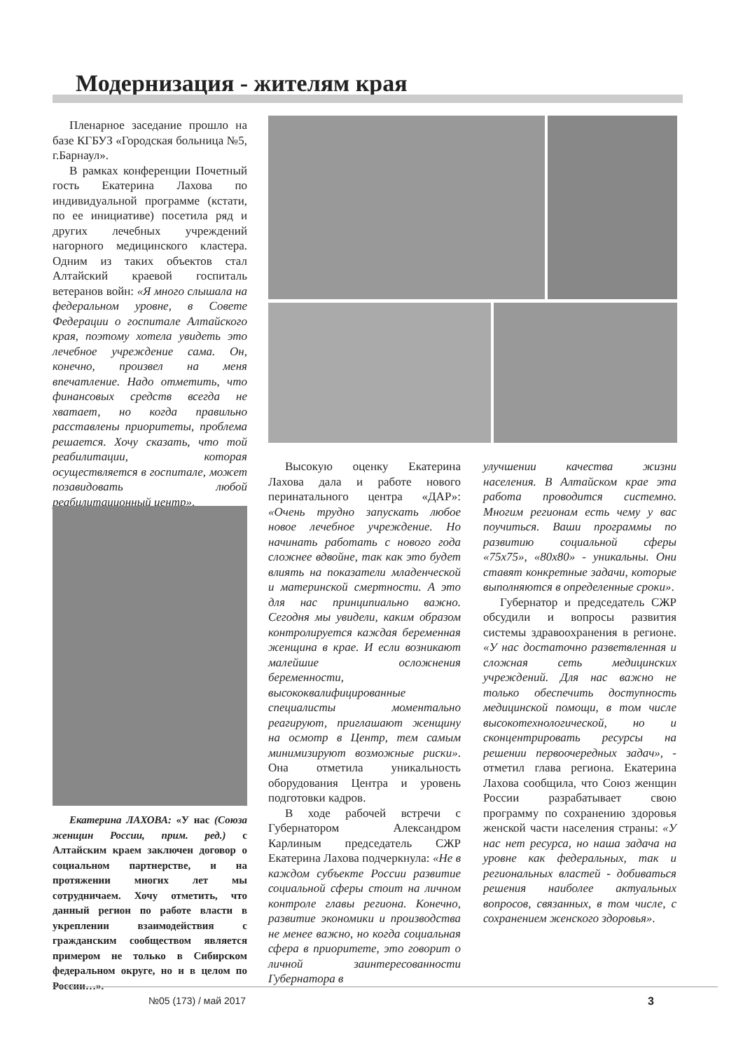Модернизация - жителям края
Пленарное заседание прошло на базе КГБУЗ «Городская больница №5, г.Барнаул».
В рамках конференции Почетный гость Екатерина Лахова по индивидуальной программе (кстати, по ее инициативе) посетила ряд и других лечебных учреждений нагорного медицинского кластера. Одним из таких объектов стал Алтайский краевой госпиталь ветеранов войн: «Я много слышала на федеральном уровне, в Совете Федерации о госпитале Алтайского края, поэтому хотела увидеть это лечебное учреждение сама. Он, конечно, произвел на меня впечатление. Надо отметить, что финансовых средств всегда не хватает, но когда правильно расставлены приоритеты, проблема решается. Хочу сказать, что той реабилитации, которая осуществляется в госпитале, может позавидовать любой реабилитационный центр».
Екатерина ЛАХОВА: «У нас (Союза женщин России, прим. ред.) с Алтайским краем заключен договор о социальном партнерстве, и на протяжении многих лет мы сотрудничаем. Хочу отметить, что данный регион по работе власти в укреплении взаимодействия с гражданским сообществом является примером не только в Сибирском федеральном округе, но и в целом по России…».
Высокую оценку Екатерина Лахова дала и работе нового перинатального центра «ДАР»: «Очень трудно запускать любое новое лечебное учреждение. Но начинать работать с нового года сложнее вдвойне, так как это будет влиять на показатели младенческой и материнской смертности. А это для нас принципиально важно. Сегодня мы увидели, каким образом контролируется каждая беременная женщина в крае. И если возникают малейшие осложнения беременности, высококвалифицированные специалисты моментально реагируют, приглашают женщину на осмотр в Центр, тем самым минимизируют возможные риски». Она отметила уникальность оборудования Центра и уровень подготовки кадров.
В ходе рабочей встречи с Губернатором Александром Карлиным председатель СЖР Екатерина Лахова подчеркнула: «Не в каждом субъекте России развитие социальной сферы стоит на личном контроле главы региона. Конечно, развитие экономики и производства не менее важно, но когда социальная сфера в приоритете, это говорит о личной заинтересованности Губернатора в
улучшении качества жизни населения. В Алтайском крае эта работа проводится системно. Многим регионам есть чему у вас поучиться. Ваши программы по развитию социальной сферы «75х75», «80х80» - уникальны. Они ставят конкретные задачи, которые выполняются в определенные сроки».
Губернатор и председатель СЖР обсудили и вопросы развития системы здравоохранения в регионе. «У нас достаточно разветвленная и сложная сеть медицинских учреждений. Для нас важно не только обеспечить доступность медицинской помощи, в том числе высокотехнологической, но и сконцентрировать ресурсы на решении первоочередных задач», - отметил глава региона. Екатерина Лахова сообщила, что Союз женщин России разрабатывает свою программу по сохранению здоровья женской части населения страны: «У нас нет ресурса, но наша задача на уровне как федеральных, так и региональных властей - добиваться решения наиболее актуальных вопросов, связанных, в том числе, с сохранением женского здоровья».
№05 (173) / май 2017 3